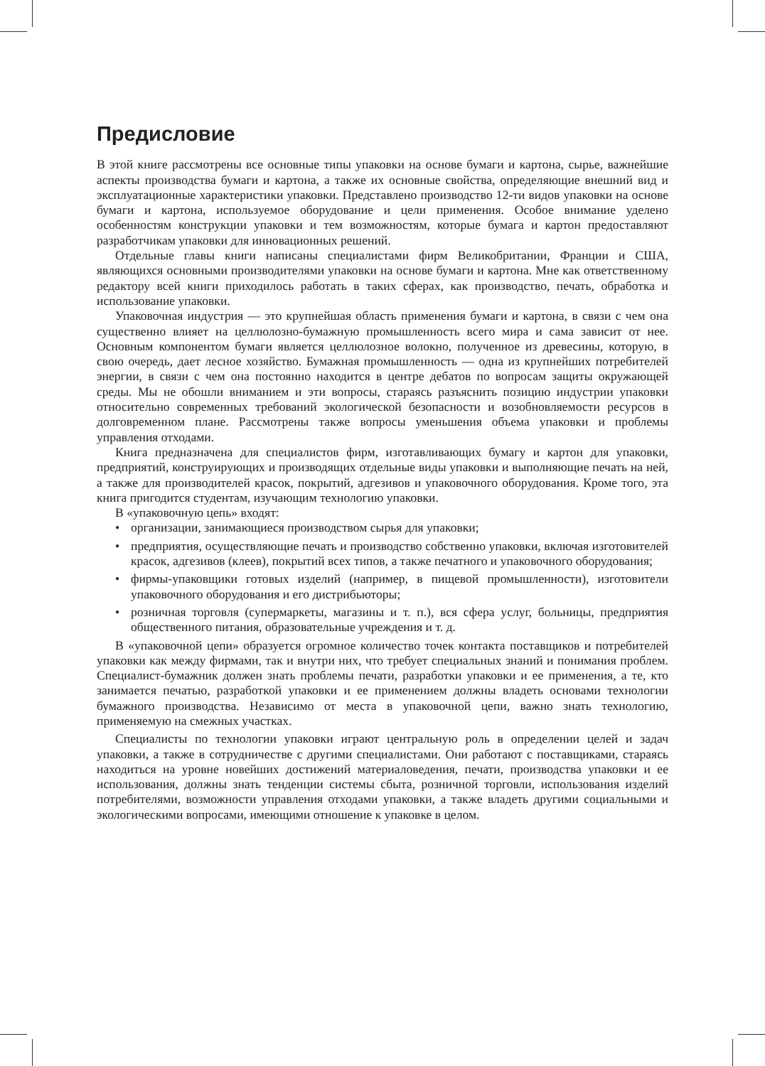Предисловие
В этой книге рассмотрены все основные типы упаковки на основе бумаги и картона, сырье, важнейшие аспекты производства бумаги и картона, а также их основные свойства, определяющие внешний вид и эксплуатационные характеристики упаковки. Представлено производство 12-ти видов упаковки на основе бумаги и картона, используемое оборудование и цели применения. Особое внимание уделено особенностям конструкции упаковки и тем возможностям, которые бумага и картон предоставляют разработчикам упаковки для инновационных решений.
Отдельные главы книги написаны специалистами фирм Великобритании, Франции и США, являющихся основными производителями упаковки на основе бумаги и картона. Мне как ответственному редактору всей книги приходилось работать в таких сферах, как производство, печать, обработка и использование упаковки.
Упаковочная индустрия — это крупнейшая область применения бумаги и картона, в связи с чем она существенно влияет на целлюлозно-бумажную промышленность всего мира и сама зависит от нее. Основным компонентом бумаги является целлюлозное волокно, полученное из древесины, которую, в свою очередь, дает лесное хозяйство. Бумажная промышленность — одна из крупнейших потребителей энергии, в связи с чем она постоянно находится в центре дебатов по вопросам защиты окружающей среды. Мы не обошли вниманием и эти вопросы, стараясь разъяснить позицию индустрии упаковки относительно современных требований экологической безопасности и возобновляемости ресурсов в долговременном плане. Рассмотрены также вопросы уменьшения объема упаковки и проблемы управления отходами.
Книга предназначена для специалистов фирм, изготавливающих бумагу и картон для упаковки, предприятий, конструирующих и производящих отдельные виды упаковки и выполняющие печать на ней, а также для производителей красок, покрытий, адгезивов и упаковочного оборудования. Кроме того, эта книга пригодится студентам, изучающим технологию упаковки.
В «упаковочную цепь» входят:
• организации, занимающиеся производством сырья для упаковки;
• предприятия, осуществляющие печать и производство собственно упаковки, включая изготовителей красок, адгезивов (клеев), покрытий всех типов, а также печатного и упаковочного оборудования;
• фирмы-упаковщики готовых изделий (например, в пищевой промышленности), изготовители упаковочного оборудования и его дистрибьюторы;
• розничная торговля (супермаркеты, магазины и т. п.), вся сфера услуг, больницы, предприятия общественного питания, образовательные учреждения и т. д.
В «упаковочной цепи» образуется огромное количество точек контакта поставщиков и потребителей упаковки как между фирмами, так и внутри них, что требует специальных знаний и понимания проблем. Специалист-бумажник должен знать проблемы печати, разработки упаковки и ее применения, а те, кто занимается печатью, разработкой упаковки и ее применением должны владеть основами технологии бумажного производства. Независимо от места в упаковочной цепи, важно знать технологию, применяемую на смежных участках.
Специалисты по технологии упаковки играют центральную роль в определении целей и задач упаковки, а также в сотрудничестве с другими специалистами. Они работают с поставщиками, стараясь находиться на уровне новейших достижений материаловедения, печати, производства упаковки и ее использования, должны знать тенденции системы сбыта, розничной торговли, использования изделий потребителями, возможности управления отходами упаковки, а также владеть другими социальными и экологическими вопросами, имеющими отношение к упаковке в целом.